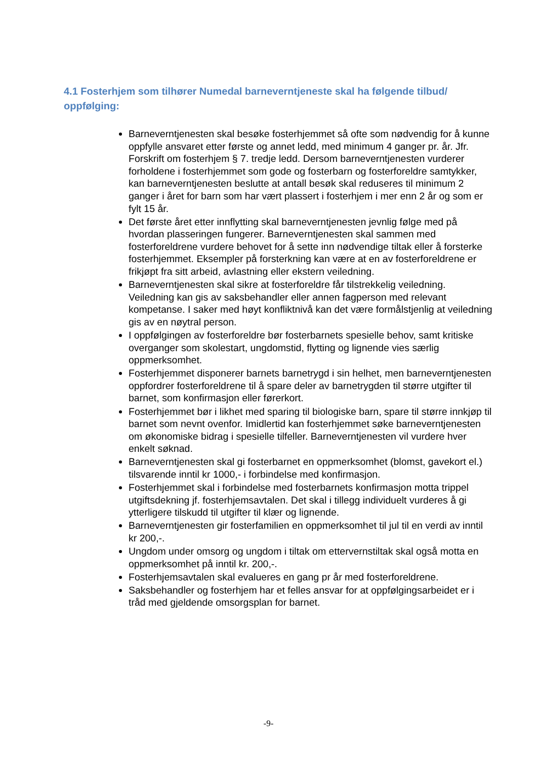4.1 Fosterhjem som tilhører Numedal barneverntjeneste skal ha følgende tilbud/ oppfølging:
Barneverntjenesten skal besøke fosterhjemmet så ofte som nødvendig for å kunne oppfylle ansvaret etter første og annet ledd, med minimum 4 ganger pr. år. Jfr. Forskrift om fosterhjem § 7. tredje ledd. Dersom barneverntjenesten vurderer forholdene i fosterhjemmet som gode og fosterbarn og fosterforeldre samtykker, kan barneverntjenesten beslutte at antall besøk skal reduseres til minimum 2 ganger i året for barn som har vært plassert i fosterhjem i mer enn 2 år og som er fylt 15 år.
Det første året etter innflytting skal barneverntjenesten jevnlig følge med på hvordan plasseringen fungerer. Barneverntjenesten skal sammen med fosterforeldrene vurdere behovet for å sette inn nødvendige tiltak eller å forsterke fosterhjemmet. Eksempler på forsterkning kan være at en av fosterforeldrene er frikjøpt fra sitt arbeid, avlastning eller ekstern veiledning.
Barneverntjenesten skal sikre at fosterforeldre får tilstrekkelig veiledning. Veiledning kan gis av saksbehandler eller annen fagperson med relevant kompetanse. I saker med høyt konfliktnivå kan det være formålstjenlig at veiledning gis av en nøytral person.
I oppfølgingen av fosterforeldre bør fosterbarnets spesielle behov, samt kritiske overganger som skolestart, ungdomstid, flytting og lignende vies særlig oppmerksomhet.
Fosterhjemmet disponerer barnets barnetrygd i sin helhet, men barneverntjenesten oppfordrer fosterforeldrene til å spare deler av barnetrygden til større utgifter til barnet, som konfirmasjon eller førerkort.
Fosterhjemmet bør i likhet med sparing til biologiske barn, spare til større innkjøp til barnet som nevnt ovenfor. Imidlertid kan fosterhjemmet søke barneverntjenesten om økonomiske bidrag i spesielle tilfeller. Barneverntjenesten vil vurdere hver enkelt søknad.
Barneverntjenesten skal gi fosterbarnet en oppmerksomhet (blomst, gavekort el.) tilsvarende inntil kr 1000,- i forbindelse med konfirmasjon.
Fosterhjemmet skal i forbindelse med fosterbarnets konfirmasjon motta trippel utgiftsdekning jf. fosterhjemsavtalen. Det skal i tillegg individuelt vurderes å gi ytterligere tilskudd til utgifter til klær og lignende.
Barneverntjenesten gir fosterfamilien en oppmerksomhet til jul til en verdi av inntil kr 200,-.
Ungdom under omsorg og ungdom i tiltak om ettervernstiltak skal også motta en oppmerksomhet på inntil kr. 200,-.
Fosterhjemsavtalen skal evalueres en gang pr år med fosterforeldrene.
Saksbehandler og fosterhjem har et felles ansvar for at oppfølgingsarbeidet er i tråd med gjeldende omsorgsplan for barnet.
-9-